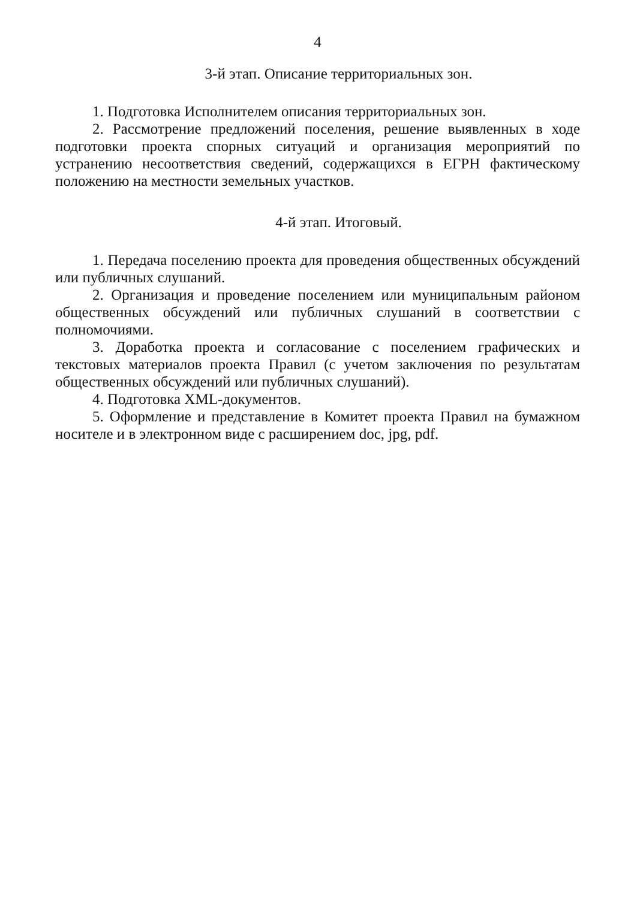4
3-й этап. Описание территориальных зон.
1. Подготовка Исполнителем описания территориальных зон.
2. Рассмотрение предложений поселения, решение выявленных в ходе подготовки проекта спорных ситуаций и организация мероприятий по устранению несоответствия сведений, содержащихся в ЕГРН фактическому положению на местности земельных участков.
4-й этап. Итоговый.
1. Передача поселению проекта для проведения общественных обсуждений или публичных слушаний.
2. Организация и проведение поселением или муниципальным районом общественных обсуждений или публичных слушаний в соответствии с полномочиями.
3. Доработка проекта и согласование с поселением графических и текстовых материалов проекта Правил (с учетом заключения по результатам общественных обсуждений или публичных слушаний).
4. Подготовка XML-документов.
5. Оформление и представление в Комитет проекта Правил на бумажном носителе и в электронном виде с расширением doc, jpg, pdf.